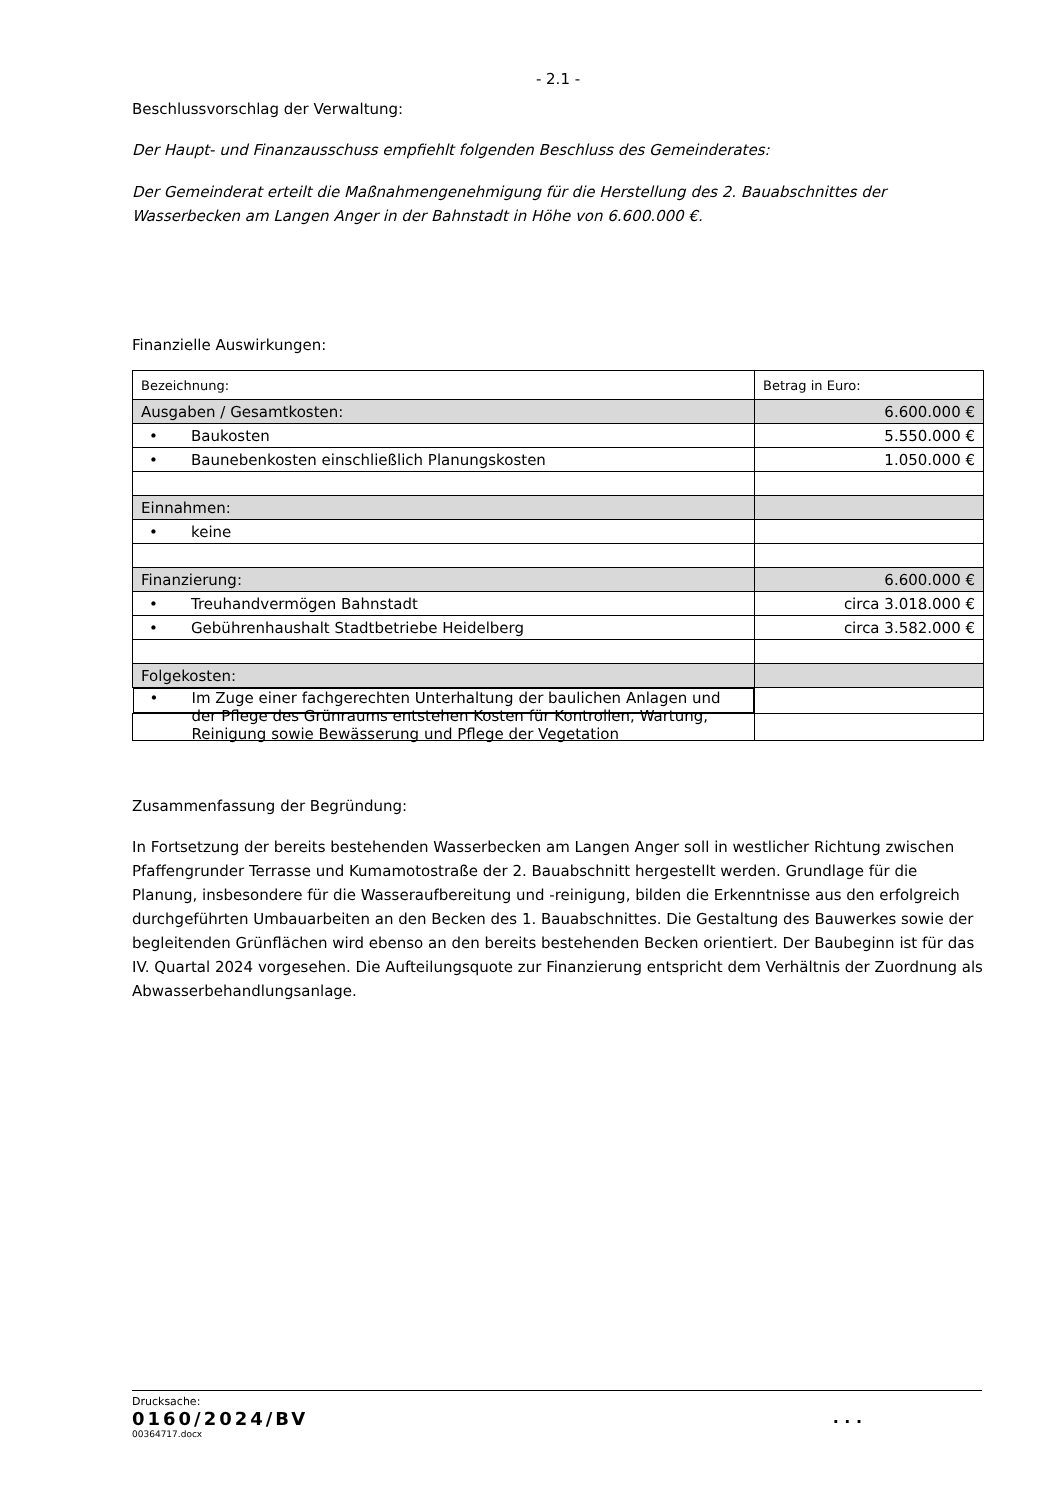- 2.1 -
Beschlussvorschlag der Verwaltung:
Der Haupt- und Finanzausschuss empfiehlt folgenden Beschluss des Gemeinderates:
Der Gemeinderat erteilt die Maßnahmengenehmigung für die Herstellung des 2. Bauabschnittes der Wasserbecken am Langen Anger in der Bahnstadt in Höhe von 6.600.000 €.
Finanzielle Auswirkungen:
| Bezeichnung: | Betrag in Euro: |
| Ausgaben / Gesamtkosten: | 6.600.000 € |
| • Baukosten | 5.550.000 € |
| • Baunebenkosten einschließlich Planungskosten | 1.050.000 € |
| Einnahmen: | |
| • keine | |
| Finanzierung: | 6.600.000 € |
| • Treuhandvermögen Bahnstadt | circa 3.018.000 € |
| • Gebührenhaushalt Stadtbetriebe Heidelberg | circa 3.582.000 € |
| Folgekosten: | |
| • Im Zuge einer fachgerechten Unterhaltung der baulichen Anlagen und der Pflege des Grünraums entstehen Kosten für Kontrollen, Wartung, Reinigung sowie Bewässerung und Pflege der Vegetation | |
Zusammenfassung der Begründung:
In Fortsetzung der bereits bestehenden Wasserbecken am Langen Anger soll in westlicher Richtung zwischen Pfaffengrunder Terrasse und Kumamotostraße der 2. Bauabschnitt hergestellt werden. Grundlage für die Planung, insbesondere für die Wasseraufbereitung und -reinigung, bilden die Erkenntnisse aus den erfolgreich durchgeführten Umbauarbeiten an den Becken des 1. Bauabschnittes. Die Gestaltung des Bauwerkes sowie der begleitenden Grünflächen wird ebenso an den bereits bestehenden Becken orientiert. Der Baubeginn ist für das IV. Quartal 2024 vorgesehen. Die Aufteilungsquote zur Finanzierung entspricht dem Verhältnis der Zuordnung als Abwasserbehandlungsanlage.
Drucksache:
0160/2024/BV . . .
00364717.docx